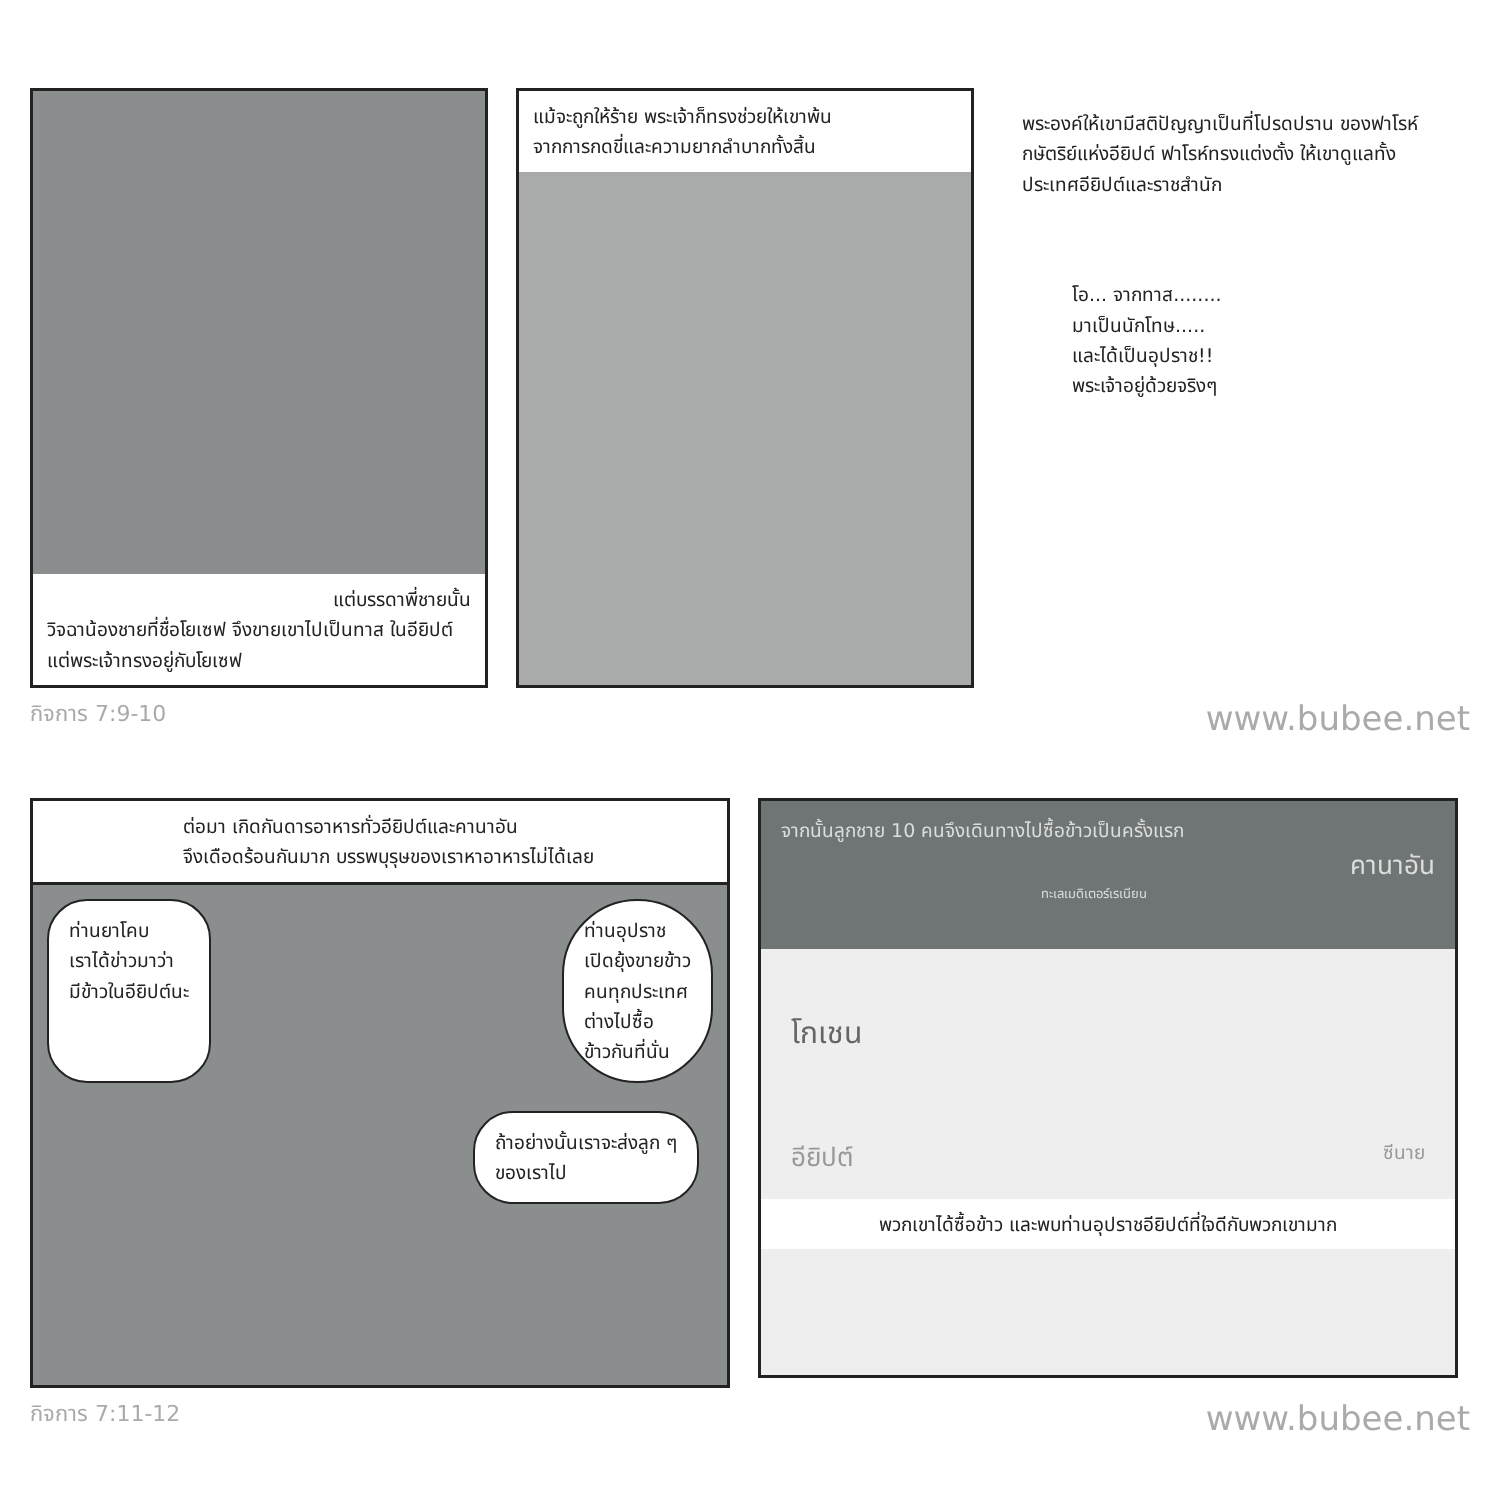แต่บรรดาพี่ชายนั้น
วิจฉาน้องชายที่ชื่อโยเซฟ จึงขายเขาไปเป็นทาส ในอียิปต์ แต่พระเจ้าทรงอยู่กับโยเซฟ
แม้จะถูกให้ร้าย พระเจ้าก็ทรงช่วยให้เขาพ้น
จากการกดขี่และความยากลำบากทั้งสิ้น
พระองค์ให้เขามีสติปัญญาเป็นที่โปรดปราน ของฟาโรห์กษัตริย์แห่งอียิปต์ ฟาโรห์ทรงแต่งตั้ง ให้เขาดูแลทั้งประเทศอียิปต์และราชสำนัก
โอ... จากทาส........
มาเป็นนักโทษ.....
และได้เป็นอุปราช!!
พระเจ้าอยู่ด้วยจริงๆ
กิจการ 7:9-10 www.bubee.net
ต่อมา เกิดกันดารอาหารทั่วอียิปต์และคานาอัน
จึงเดือดร้อนกันมาก บรรพบุรุษของเราหาอาหารไม่ได้เลย
ท่านยาโคบ
เราได้ข่าวมาว่า
มีข้าวในอียิปต์นะ
ท่านอุปราช
เปิดยุ้งขายข้าว
คนทุกประเทศ
ต่างไปซื้อ
ข้าวกันที่นั่น
ถ้าอย่างนั้นเราจะส่งลูก ๆ
ของเราไป
จากนั้นลูกชาย 10 คนจึงเดินทางไปซื้อข้าวเป็นครั้งแรก
คานาอัน
ทะเลเมดิเตอร์เรเนียน
โกเชน
อียิปต์ ซีนาย
พวกเขาได้ซื้อข้าว และพบท่านอุปราชอียิปต์ที่ใจดีกับพวกเขามาก
กิจการ 7:11-12 www.bubee.net